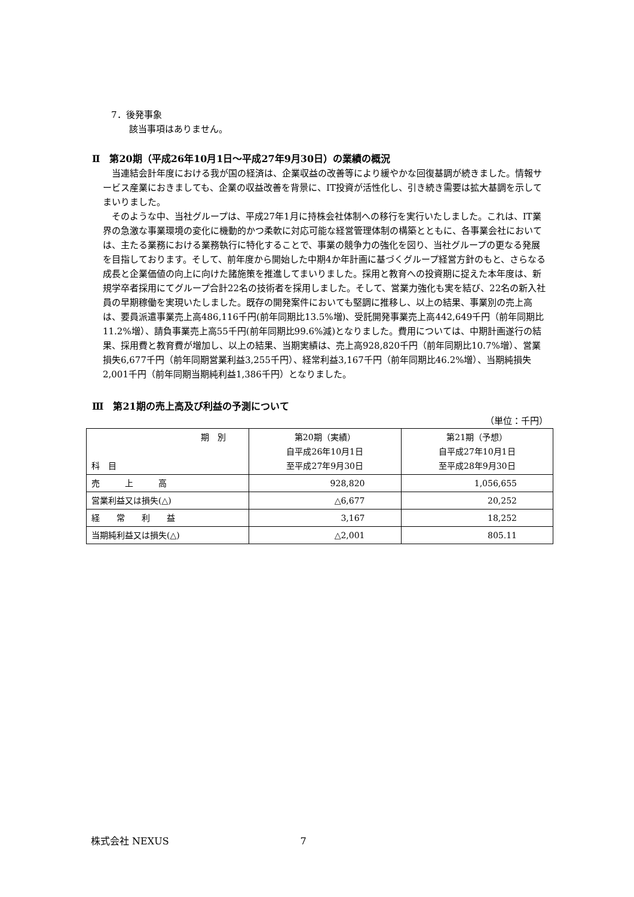7．後発事象
該当事項はありません。
Ⅱ　第20期（平成26年10月1日～平成27年9月30日）の業績の概況
　当連結会計年度における我が国の経済は、企業収益の改善等により緩やかな回復基調が続きました。情報サービス産業におきましても、企業の収益改善を背景に、IT投資が活性化し、引き続き需要は拡大基調を示してまいりました。
　そのような中、当社グループは、平成27年1月に持株会社体制への移行を実行いたしました。これは、IT業界の急激な事業環境の変化に機動的かつ柔軟に対応可能な経営管理体制の構築とともに、各事業会社においては、主たる業務における業務執行に特化することで、事業の競争力の強化を図り、当社グループの更なる発展を目指しております。そして、前年度から開始した中期4か年計画に基づくグループ経営方針のもと、さらなる成長と企業価値の向上に向けた諸施策を推進してまいりました。採用と教育への投資期に捉えた本年度は、新規学卒者採用にてグループ合計22名の技術者を採用しました。そして、営業力強化も実を結び、22名の新入社員の早期稼働を実現いたしました。既存の開発案件においても堅調に推移し、以上の結果、事業別の売上高は、要員派遣事業売上高486,116千円(前年同期比13.5%増)、受託開発事業売上高442,649千円（前年同期比11.2%増）、請負事業売上高55千円(前年同期比99.6%減)となりました。費用については、中期計画遂行の結果、採用費と教育費が増加し、以上の結果、当期実績は、売上高928,820千円（前年同期比10.7%増）、営業損失6,677千円（前年同期営業利益3,255千円）、経常利益3,167千円（前年同期比46.2%増）、当期純損失2,001千円（前年同期当期純利益1,386千円）となりました。
Ⅲ　第21期の売上高及び利益の予測について
（単位：千円）
| 期 別 科 目 | 第20期（実績） 自平成26年10月1日 至平成27年9月30日 | 第21期（予想） 自平成27年10月1日 至平成28年9月30日 |
| 売 上 高 | 928,820 | 1,056,655 |
| 営業利益又は損失(△) | △6,677 | 20,252 |
| 経 常 利 益 | 3,167 | 18,252 |
| 当期純利益又は損失(△) | △2,001 | 805.11 |
株式会社 NEXUS 7